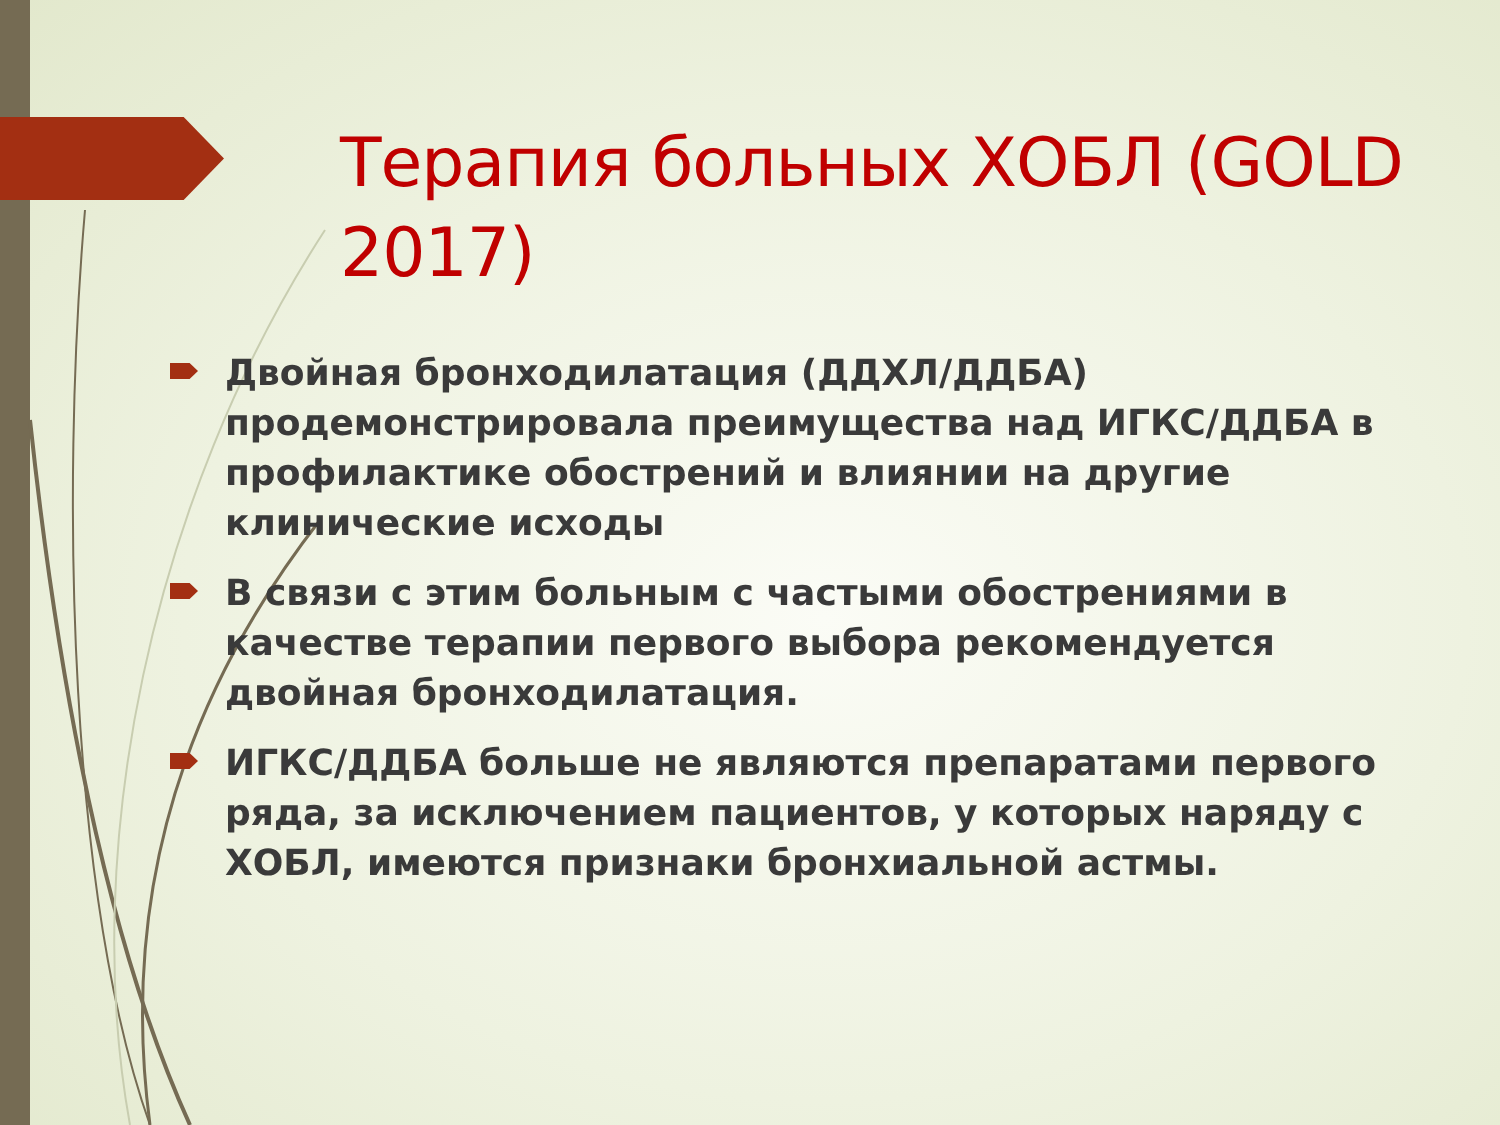Терапия больных ХОБЛ (GOLD 2017)
Двойная бронходилатация (ДДХЛ/ДДБА) продемонстрировала преимущества над ИГКС/ДДБА в профилактике обострений и влиянии на другие клинические исходы
В связи с этим больным с частыми обострениями в качестве терапии первого выбора рекомендуется двойная бронходилатация.
ИГКС/ДДБА больше не являются препаратами первого ряда, за исключением пациентов, у которых наряду с ХОБЛ, имеются признаки бронхиальной астмы.